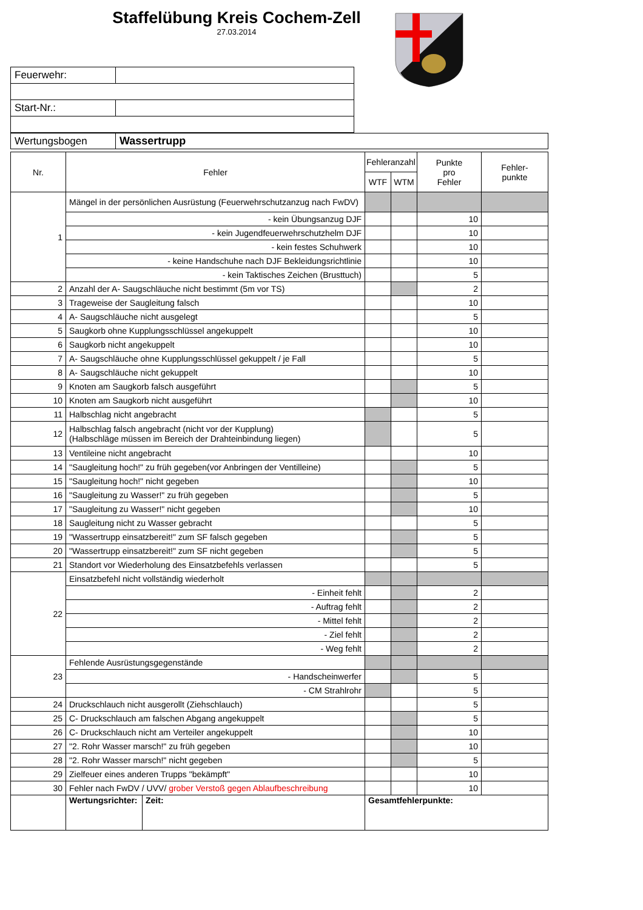Staffelübung Kreis Cochem-Zell
27.03.2014
| Feuerwehr: | |
| Start-Nr.: | |
| Wertungsbogen | Wassertrupp |
| Nr. | Fehler | Fehleranzahl | | Punkte pro Fehler | Fehler- punkte |
| --- | --- | --- | --- | --- | --- |
| | | WTF | WTM | | |
| 1 | Mängel in der persönlichen Ausrüstung (Feuerwehrschutzanzug nach FwDV) | | | | |
| | - kein Übungsanzug DJF | | | 10 | |
| | - kein Jugendfeuerwehrschutzhelm DJF | | | 10 | |
| | - kein festes Schuhwerk | | | 10 | |
| | - keine Handschuhe nach DJF Bekleidungsrichtlinie | | | 10 | |
| | - kein Taktisches Zeichen (Brusttuch) | | | 5 | |
| 2 | Anzahl der A- Saugschläuche nicht bestimmt (5m vor TS) | | | 2 | |
| 3 | Trageweise der Saugleitung falsch | | | 10 | |
| 4 | A- Saugschläuche nicht ausgelegt | | | 5 | |
| 5 | Saugkorb ohne Kupplungsschlüssel angekuppelt | | | 10 | |
| 6 | Saugkorb nicht angekuppelt | | | 10 | |
| 7 | A- Saugschläuche ohne Kupplungsschlüssel gekuppelt / je Fall | | | 5 | |
| 8 | A- Saugschläuche nicht gekuppelt | | | 10 | |
| 9 | Knoten am Saugkorb falsch ausgeführt | | | 5 | |
| 10 | Knoten am Saugkorb nicht ausgeführt | | | 10 | |
| 11 | Halbschlag nicht angebracht | | | 5 | |
| 12 | Halbschlag falsch angebracht (nicht vor der Kupplung) (Halbschläge müssen im Bereich der Drahteinbindung liegen) | | | 5 | |
| 13 | Ventileine nicht angebracht | | | 10 | |
| 14 | "Saugleitung hoch!" zu früh gegeben(vor Anbringen der Ventilleine) | | | 5 | |
| 15 | "Saugleitung hoch!" nicht gegeben | | | 10 | |
| 16 | "Saugleitung zu Wasser!" zu früh gegeben | | | 5 | |
| 17 | "Saugleitung zu Wasser!" nicht gegeben | | | 10 | |
| 18 | Saugleitung nicht zu Wasser gebracht | | | 5 | |
| 19 | "Wassertrupp einsatzbereit!" zum SF falsch gegeben | | | 5 | |
| 20 | "Wassertrupp einsatzbereit!" zum SF nicht gegeben | | | 5 | |
| 21 | Standort vor Wiederholung des Einsatzbefehls verlassen | | | 5 | |
| 22 | Einsatzbefehl nicht vollständig wiederholt | | | | |
| | - Einheit fehlt | | | 2 | |
| | - Auftrag fehlt | | | 2 | |
| | - Mittel fehlt | | | 2 | |
| | - Ziel fehlt | | | 2 | |
| | - Weg fehlt | | | 2 | |
| 23 | Fehlende Ausrüstungsgegenstände | | | | |
| | - Handscheinwerfer | | | 5 | |
| | - CM Strahlrohr | | | 5 | |
| 24 | Druckschlauch nicht ausgerollt (Ziehschlauch) | | | 5 | |
| 25 | C- Druckschlauch am falschen Abgang angekuppelt | | | 5 | |
| 26 | C- Druckschlauch nicht am Verteiler angekuppelt | | | 10 | |
| 27 | "2. Rohr Wasser marsch!" zu früh gegeben | | | 10 | |
| 28 | "2. Rohr Wasser marsch!" nicht gegeben | | | 5 | |
| 29 | Zielfeuer eines anderen Trupps "bekämpft" | | | 10 | |
| 30 | Fehler nach FwDV / UVV/ grober Verstoß gegen Ablaufbeschreibung | | | 10 | |
| | / Wertungsrichter: / Zeit: / | Gesamtfehlerpunkte: | | | |